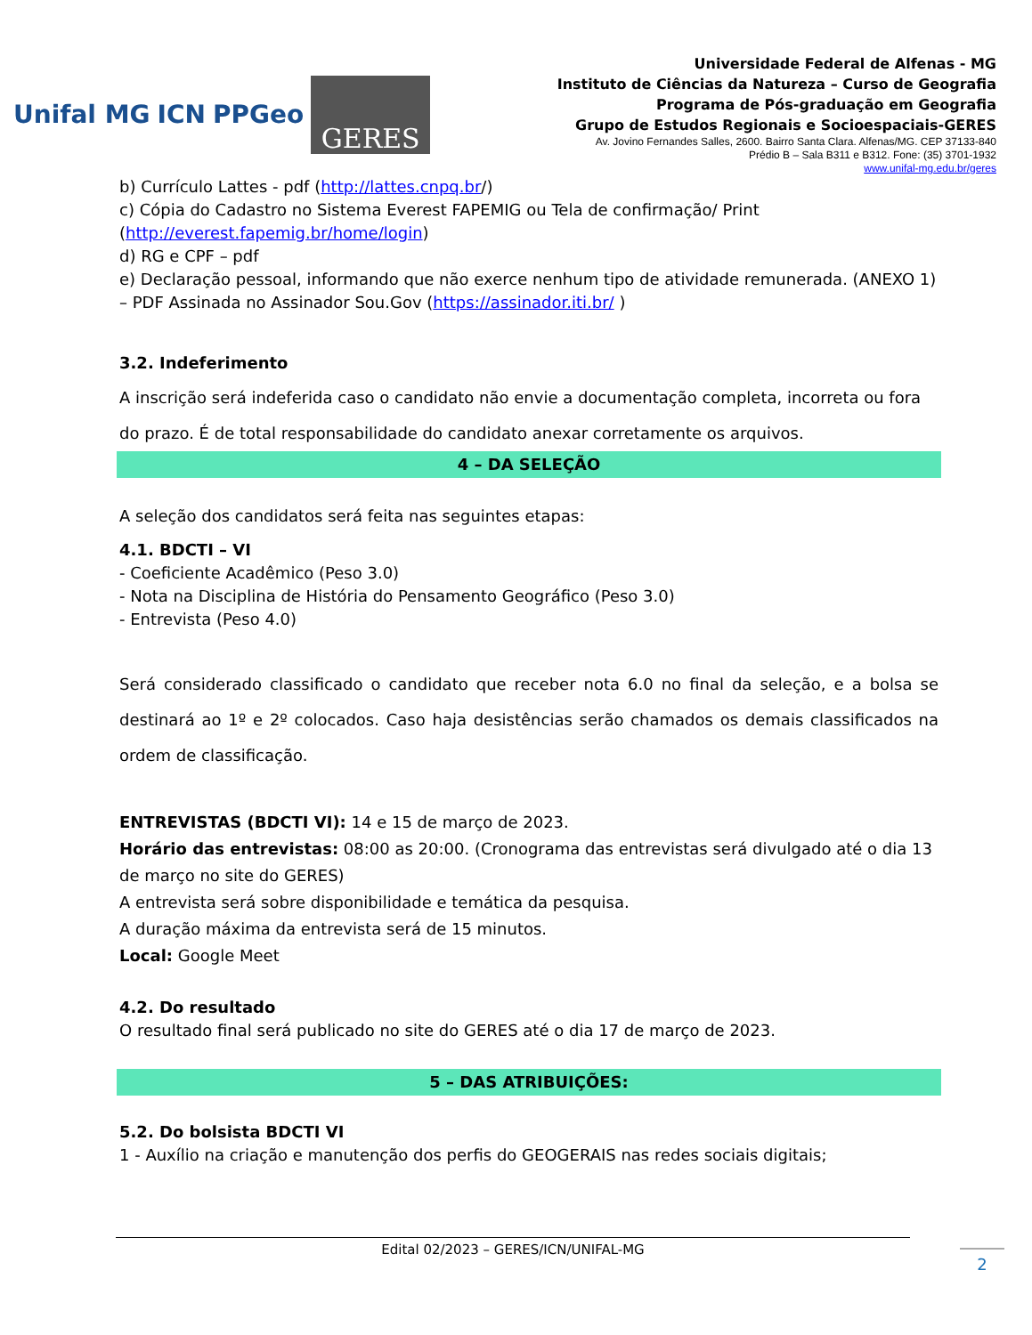Unifal MG ICN PPGeo
GERES
Universidade Federal de Alfenas - MG
Instituto de Ciências da Natureza – Curso de Geografia
Programa de Pós-graduação em Geografia
Grupo de Estudos Regionais e Socioespaciais-GERES
Av. Jovino Fernandes Salles, 2600. Bairro Santa Clara. Alfenas/MG. CEP 37133-840
Prédio B – Sala B311 e B312. Fone: (35) 3701-1932
www.unifal-mg.edu.br/geres
b) Currículo Lattes - pdf (http://lattes.cnpq.br/)
c) Cópia do Cadastro no Sistema Everest FAPEMIG ou Tela de confirmação/ Print (http://everest.fapemig.br/home/login)
d) RG e CPF – pdf
e) Declaração pessoal, informando que não exerce nenhum tipo de atividade remunerada. (ANEXO 1) – PDF Assinada no Assinador Sou.Gov (https://assinador.iti.br/ )
3.2. Indeferimento
A inscrição será indeferida caso o candidato não envie a documentação completa, incorreta ou fora do prazo. É de total responsabilidade do candidato anexar corretamente os arquivos.
4 – DA SELEÇÃO
A seleção dos candidatos será feita nas seguintes etapas:
4.1. BDCTI – VI
- Coeficiente Acadêmico (Peso 3.0)
- Nota na Disciplina de História do Pensamento Geográfico (Peso 3.0)
- Entrevista (Peso 4.0)
Será considerado classificado o candidato que receber nota 6.0 no final da seleção, e a bolsa se destinará ao 1º e 2º colocados. Caso haja desistências serão chamados os demais classificados na ordem de classificação.
ENTREVISTAS (BDCTI VI): 14 e 15 de março de 2023.
Horário das entrevistas: 08:00 as 20:00. (Cronograma das entrevistas será divulgado até o dia 13 de março no site do GERES)
A entrevista será sobre disponibilidade e temática da pesquisa.
A duração máxima da entrevista será de 15 minutos.
Local: Google Meet
4.2. Do resultado
O resultado final será publicado no site do GERES até o dia 17 de março de 2023.
5 – DAS ATRIBUIÇÕES:
5.2. Do bolsista BDCTI VI
1 - Auxílio na criação e manutenção dos perfis do GEOGERAIS nas redes sociais digitais;
Edital 02/2023 – GERES/ICN/UNIFAL-MG
2